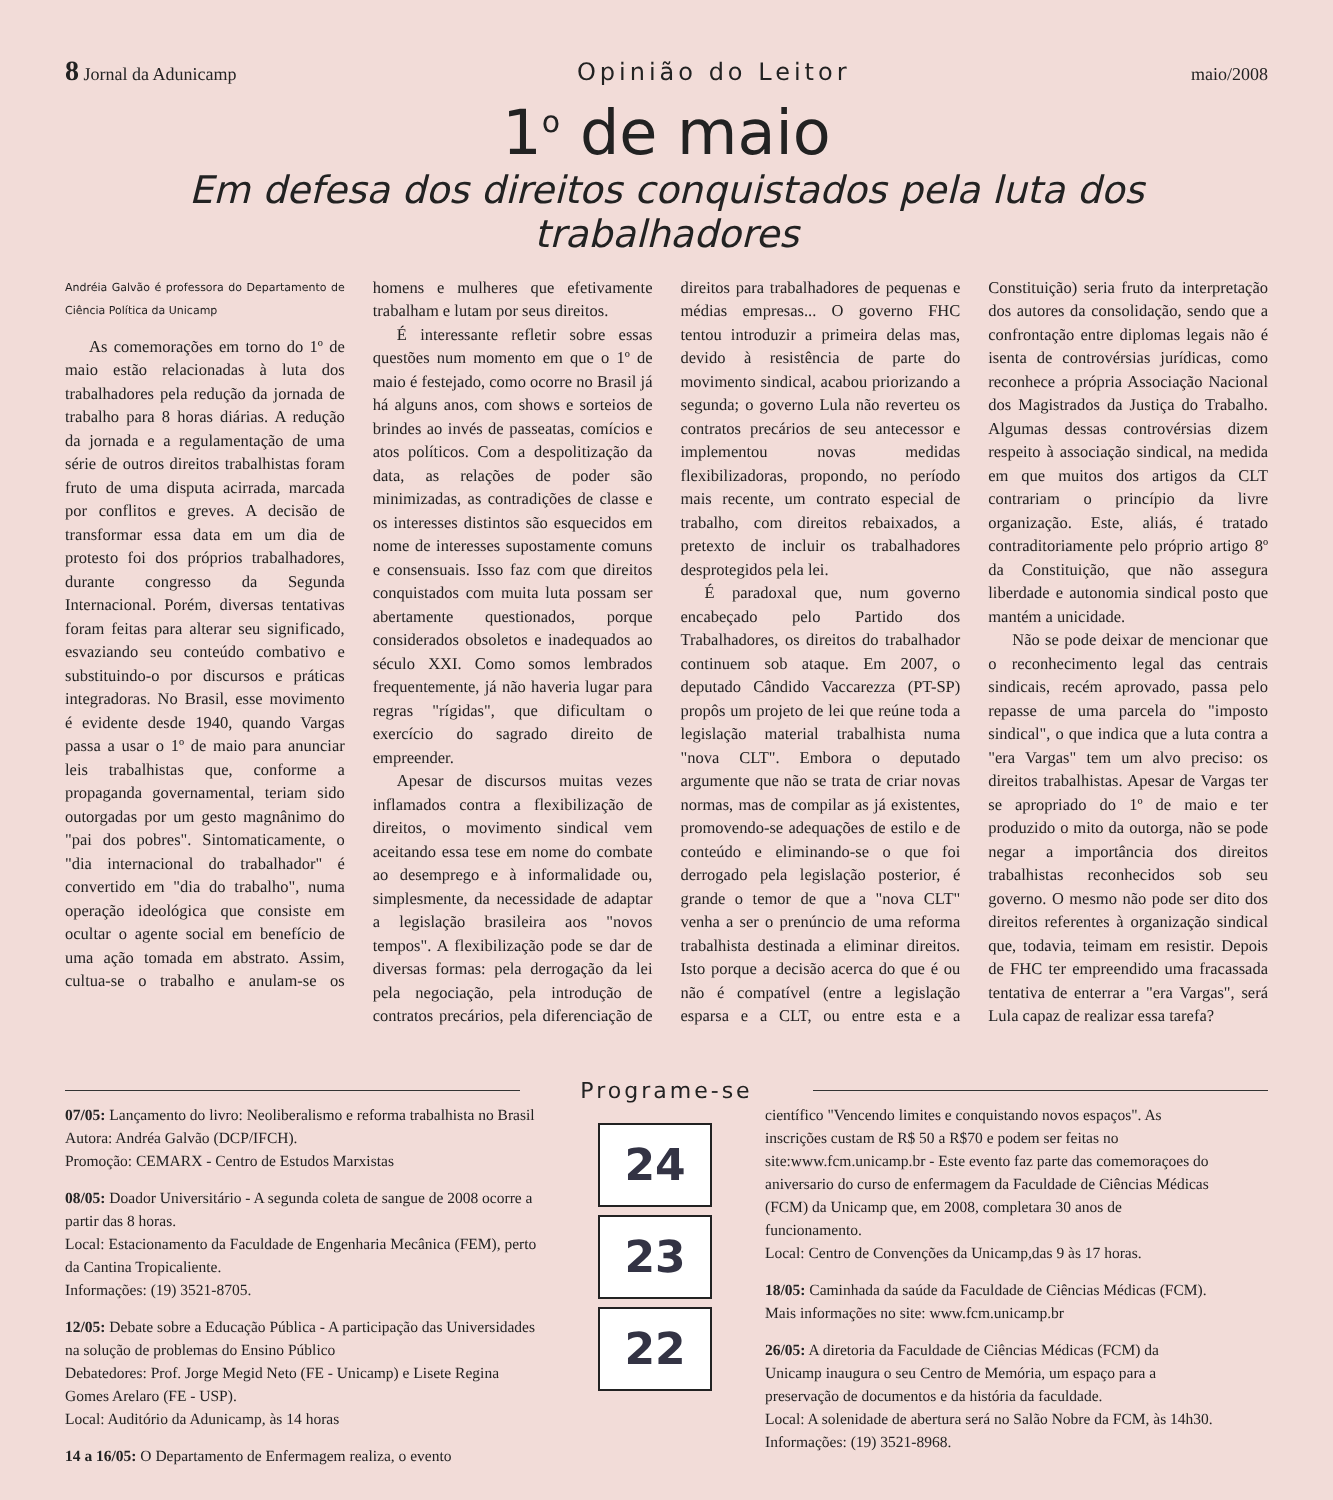8 Jornal da Adunicamp Opinião do Leitor maio/2008
1<sup>o</sup> de maio
Em defesa dos direitos conquistados pela luta dos trabalhadores
Andréia Galvão é professora do Departamento de Ciência Política da Unicamp
As comemorações em torno do 1º de maio estão relacionadas à luta dos trabalhadores pela redução da jornada de trabalho para 8 horas diárias. A redução da jornada e a regulamentação de uma série de outros direitos trabalhistas foram fruto de uma disputa acirrada, marcada por conflitos e greves. A decisão de transformar essa data em um dia de protesto foi dos próprios trabalhadores, durante congresso da Segunda Internacional. Porém, diversas tentativas foram feitas para alterar seu significado, esvaziando seu conteúdo combativo e substituindo-o por discursos e práticas integradoras. No Brasil, esse movimento é evidente desde 1940, quando Vargas passa a usar o 1º de maio para anunciar leis trabalhistas que, conforme a propaganda governamental, teriam sido outorgadas por um gesto magnânimo do "pai dos pobres". Sintomaticamente, o "dia internacional do trabalhador" é convertido em "dia do trabalho", numa operação ideológica que consiste em ocultar o agente social em benefício de uma ação tomada em abstrato. Assim, cultua-se o trabalho e anulam-se os homens e mulheres que efetivamente trabalham e lutam por seus direitos.
É interessante refletir sobre essas questões num momento em que o 1º de maio é festejado, como ocorre no Brasil já há alguns anos, com shows e sorteios de brindes ao invés de passeatas, comícios e atos políticos. Com a despolitização da data, as relações de poder são minimizadas, as contradições de classe e os interesses distintos são esquecidos em nome de interesses supostamente comuns e consensuais. Isso faz com que direitos conquistados com muita luta possam ser abertamente questionados, porque considerados obsoletos e inadequados ao século XXI. Como somos lembrados frequentemente, já não haveria lugar para regras "rígidas", que dificultam o exercício do sagrado direito de empreender.
Apesar de discursos muitas vezes inflamados contra a flexibilização de direitos, o movimento sindical vem aceitando essa tese em nome do combate ao desemprego e à informalidade ou, simplesmente, da necessidade de adaptar a legislação brasileira aos "novos tempos". A flexibilização pode se dar de diversas formas: pela derrogação da lei pela negociação, pela introdução de contratos precários, pela diferenciação de direitos para trabalhadores de pequenas e médias empresas... O governo FHC tentou introduzir a primeira delas mas, devido à resistência de parte do movimento sindical, acabou priorizando a segunda; o governo Lula não reverteu os contratos precários de seu antecessor e implementou novas medidas flexibilizadoras, propondo, no período mais recente, um contrato especial de trabalho, com direitos rebaixados, a pretexto de incluir os trabalhadores desprotegidos pela lei.
É paradoxal que, num governo encabeçado pelo Partido dos Trabalhadores, os direitos do trabalhador continuem sob ataque. Em 2007, o deputado Cândido Vaccarezza (PT-SP) propôs um projeto de lei que reúne toda a legislação material trabalhista numa "nova CLT". Embora o deputado argumente que não se trata de criar novas normas, mas de compilar as já existentes, promovendo-se adequações de estilo e de conteúdo e eliminando-se o que foi derrogado pela legislação posterior, é grande o temor de que a "nova CLT" venha a ser o prenúncio de uma reforma trabalhista destinada a eliminar direitos. Isto porque a decisão acerca do que é ou não é compatível (entre a legislação esparsa e a CLT, ou entre esta e a Constituição) seria fruto da interpretação dos autores da consolidação, sendo que a confrontação entre diplomas legais não é isenta de controvérsias jurídicas, como reconhece a própria Associação Nacional dos Magistrados da Justiça do Trabalho. Algumas dessas controvérsias dizem respeito à associação sindical, na medida em que muitos dos artigos da CLT contrariam o princípio da livre organização. Este, aliás, é tratado contraditoriamente pelo próprio artigo 8º da Constituição, que não assegura liberdade e autonomia sindical posto que mantém a unicidade.
Não se pode deixar de mencionar que o reconhecimento legal das centrais sindicais, recém aprovado, passa pelo repasse de uma parcela do "imposto sindical", o que indica que a luta contra a "era Vargas" tem um alvo preciso: os direitos trabalhistas. Apesar de Vargas ter se apropriado do 1º de maio e ter produzido o mito da outorga, não se pode negar a importância dos direitos trabalhistas reconhecidos sob seu governo. O mesmo não pode ser dito dos direitos referentes à organização sindical que, todavia, teimam em resistir. Depois de FHC ter empreendido uma fracassada tentativa de enterrar a "era Vargas", será Lula capaz de realizar essa tarefa?
Programe-se
07/05: Lançamento do livro: Neoliberalismo e reforma trabalhista no Brasil
Autora: Andréa Galvão (DCP/IFCH).
Promoção: CEMARX - Centro de Estudos Marxistas
08/05: Doador Universitário - A segunda coleta de sangue de 2008 ocorre a partir das 8 horas.
Local: Estacionamento da Faculdade de Engenharia Mecânica (FEM), perto da Cantina Tropicaliente.
Informações: (19) 3521-8705.
12/05: Debate sobre a Educação Pública - A participação das Universidades na solução de problemas do Ensino Público
Debatedores: Prof. Jorge Megid Neto (FE - Unicamp) e Lisete Regina Gomes Arelaro (FE - USP).
Local: Auditório da Adunicamp, às 14 horas
14 a 16/05: O Departamento de Enfermagem realiza, o evento
24
23
22
científico "Vencendo limites e conquistando novos espaços". As inscrições custam de R$ 50 a R$70 e podem ser feitas no site:www.fcm.unicamp.br - Este evento faz parte das comemoraçoes do aniversario do curso de enfermagem da Faculdade de Ciências Médicas (FCM) da Unicamp que, em 2008, completara 30 anos de funcionamento.
Local: Centro de Convenções da Unicamp,das 9 às 17 horas.
18/05: Caminhada da saúde da Faculdade de Ciências Médicas (FCM). Mais informações no site: www.fcm.unicamp.br
26/05: A diretoria da Faculdade de Ciências Médicas (FCM) da Unicamp inaugura o seu Centro de Memória, um espaço para a preservação de documentos e da história da faculdade.
Local: A solenidade de abertura será no Salão Nobre da FCM, às 14h30. Informações: (19) 3521-8968.